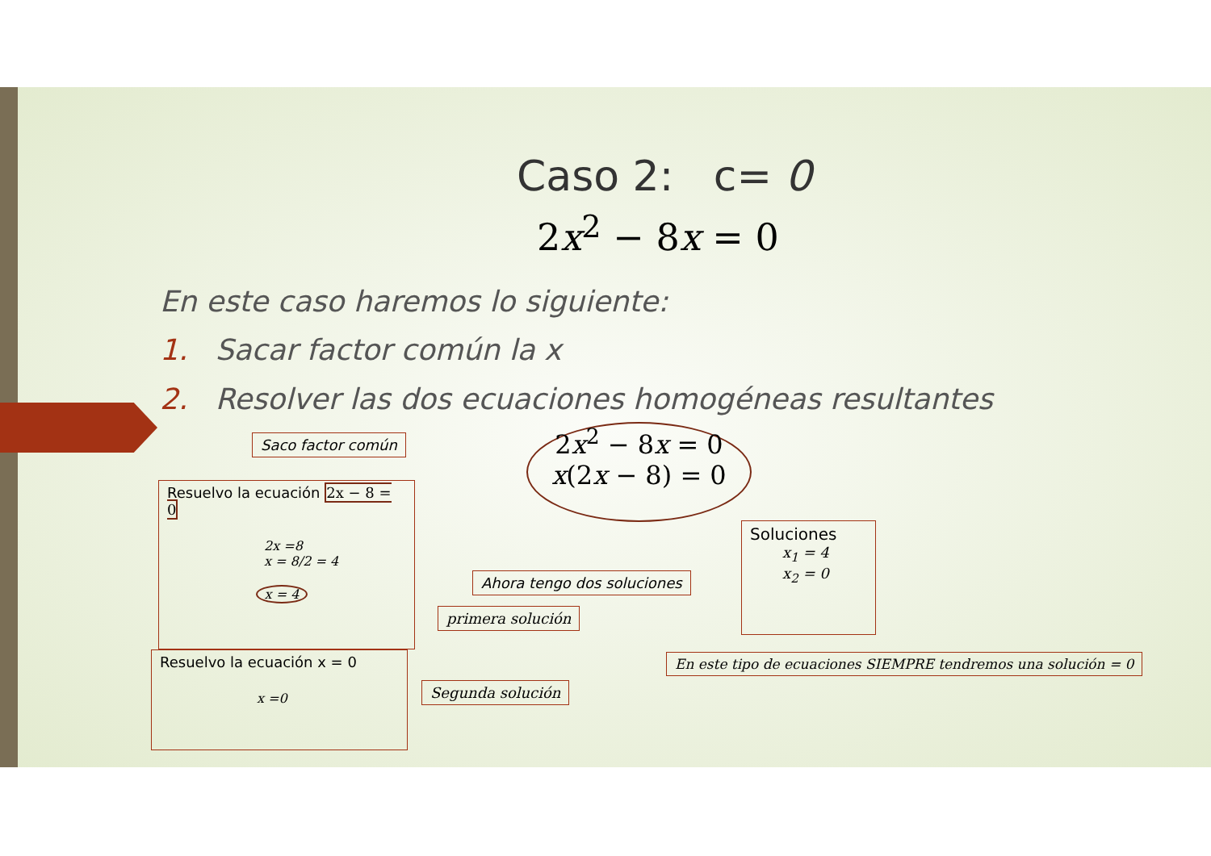Caso 2: c= 0
2x<sup>2</sup> − 8x = 0
En este caso haremos lo siguiente:
1. Sacar factor común la x
2. Resolver las dos ecuaciones homogéneas resultantes
Saco factor común
2x<sup>2</sup> − 8x = 0
x(2x − 8) = 0
Resuelvo la ecuación 2x − 8 = 0
2x =8
x = 8/2 = 4
x = 4
primera solución
Ahora tengo dos soluciones
Soluciones
x<sub>1</sub> = 4
x<sub>2</sub> = 0
En este tipo de ecuaciones SIEMPRE tendremos una solución = 0
Resuelvo la ecuación x = 0
x =0
Segunda solución